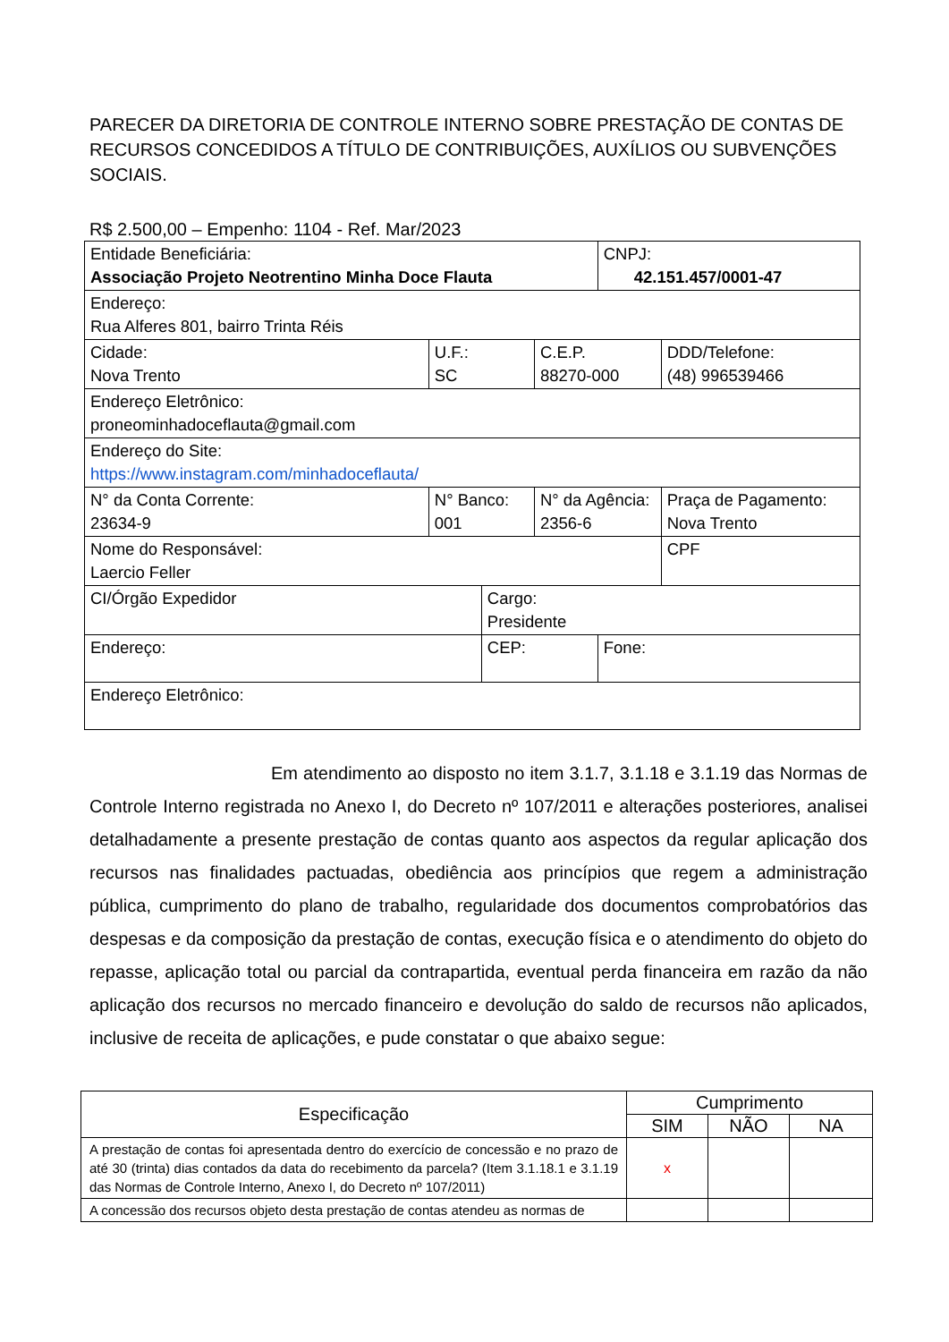PARECER DA DIRETORIA DE CONTROLE INTERNO SOBRE PRESTAÇÃO DE CONTAS DE RECURSOS CONCEDIDOS A TÍTULO DE CONTRIBUIÇÕES, AUXÍLIOS OU SUBVENÇÕES SOCIAIS.
R$ 2.500,00 – Empenho: 1104 - Ref. Mar/2023
| Entidade Beneficiária: Associação Projeto Neotrentino Minha Doce Flauta | | | | CNPJ: 42.151.457/0001-47 | |
| Endereço: Rua Alferes 801, bairro Trinta Réis | | | | | |
| Cidade: Nova Trento | U.F.: SC | | C.E.P. 88270-000 | | DDD/Telefone: (48) 996539466 |
| Endereço Eletrônico: proneominhadoceflauta@gmail.com | | | | | |
| Endereço do Site: https://www.instagram.com/minhadoceflauta/ | | | | | |
| N° da Conta Corrente: 23634-9 | N° Banco: 001 | | N° da Agência: 2356-6 | | Praça de Pagamento: Nova Trento |
| Nome do Responsável: Laercio Feller | | | | | CPF |
| CI/Órgão Expedidor | | Cargo: Presidente | | | |
| Endereço: | | CEP: | | Fone: | |
| Endereço Eletrônico: | | | | | |
Em atendimento ao disposto no item 3.1.7, 3.1.18 e 3.1.19 das Normas de Controle Interno registrada no Anexo I, do Decreto nº 107/2011 e alterações posteriores, analisei detalhadamente a presente prestação de contas quanto aos aspectos da regular aplicação dos recursos nas finalidades pactuadas, obediência aos princípios que regem a administração pública, cumprimento do plano de trabalho, regularidade dos documentos comprobatórios das despesas e da composição da prestação de contas, execução física e o atendimento do objeto do repasse, aplicação total ou parcial da contrapartida, eventual perda financeira em razão da não aplicação dos recursos no mercado financeiro e devolução do saldo de recursos não aplicados, inclusive de receita de aplicações, e pude constatar o que abaixo segue:
| Especificação | Cumprimento | | |
| --- | --- | --- | --- |
| | SIM | NÃO | NA |
| A prestação de contas foi apresentada dentro do exercício de concessão e no prazo de até 30 (trinta) dias contados da data do recebimento da parcela? (Item 3.1.18.1 e 3.1.19 das Normas de Controle Interno, Anexo I, do Decreto nº 107/2011) | x | | |
| A concessão dos recursos objeto desta prestação de contas atendeu as normas de | | | |